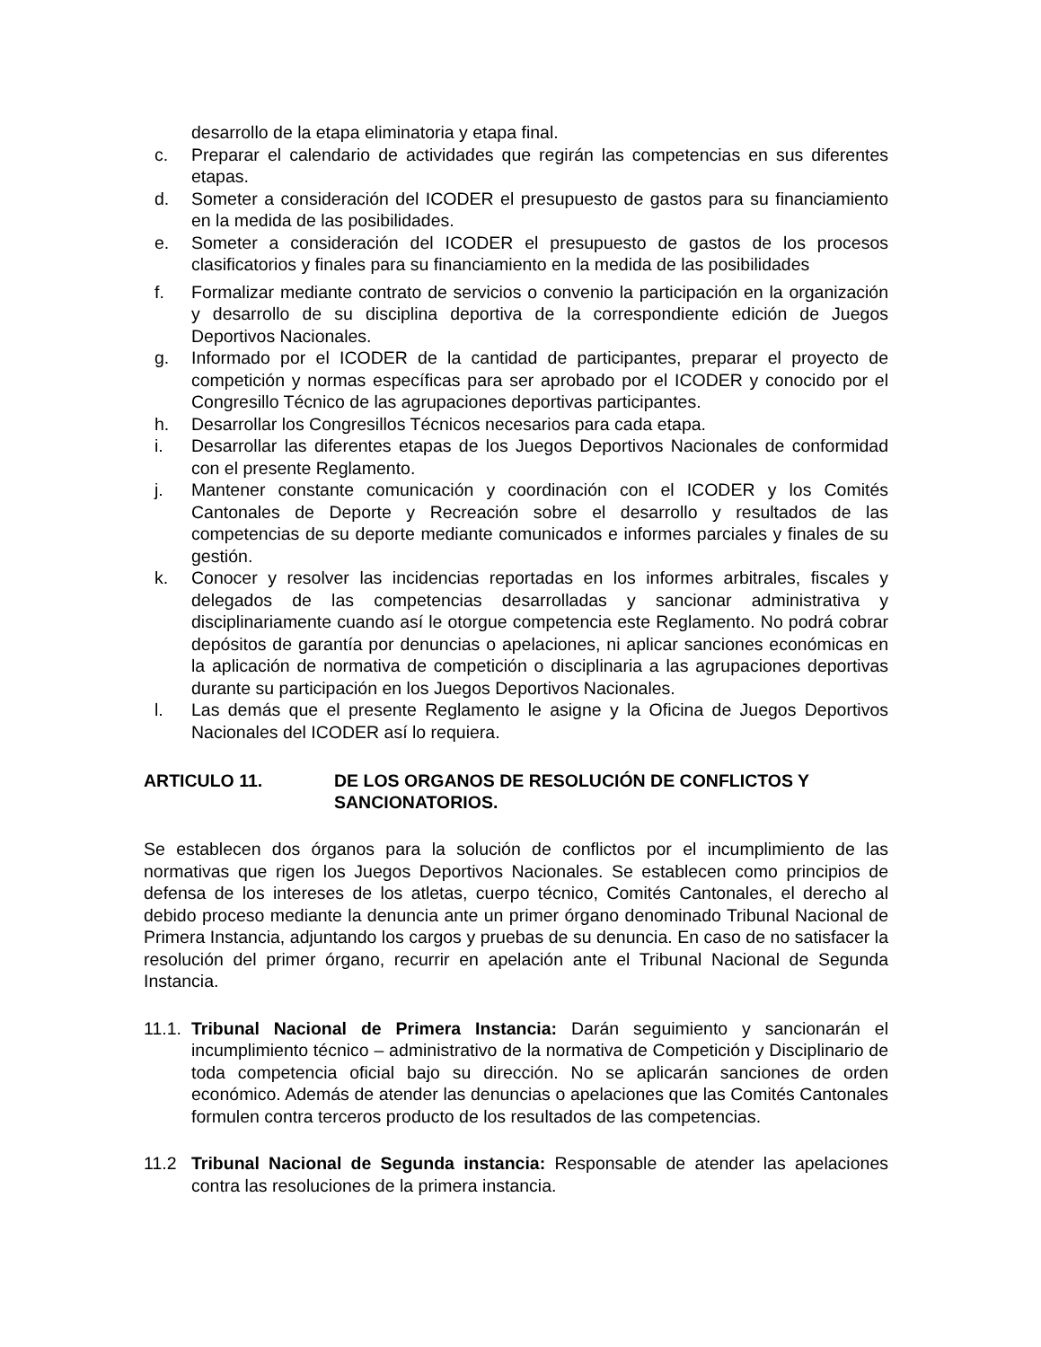desarrollo de la etapa eliminatoria y etapa final.
c. Preparar el calendario de actividades que regirán las competencias en sus diferentes etapas.
d. Someter a consideración del ICODER el presupuesto de gastos para su financiamiento en la medida de las posibilidades.
e. Someter a consideración del ICODER el presupuesto de gastos de los procesos clasificatorios y finales para su financiamiento en la medida de las posibilidades
f. Formalizar mediante contrato de servicios o convenio la participación en la organización y desarrollo de su disciplina deportiva de la correspondiente edición de Juegos Deportivos Nacionales.
g. Informado por el ICODER de la cantidad de participantes, preparar el proyecto de competición y normas específicas para ser aprobado por el ICODER y conocido por el Congresillo Técnico de las agrupaciones deportivas participantes.
h. Desarrollar los Congresillos Técnicos necesarios para cada etapa.
i. Desarrollar las diferentes etapas de los Juegos Deportivos Nacionales de conformidad con el presente Reglamento.
j. Mantener constante comunicación y coordinación con el ICODER y los Comités Cantonales de Deporte y Recreación sobre el desarrollo y resultados de las competencias de su deporte mediante comunicados e informes parciales y finales de su gestión.
k. Conocer y resolver las incidencias reportadas en los informes arbitrales, fiscales y delegados de las competencias desarrolladas y sancionar administrativa y disciplinariamente cuando así le otorgue competencia este Reglamento. No podrá cobrar depósitos de garantía por denuncias o apelaciones, ni aplicar sanciones económicas en la aplicación de normativa de competición o disciplinaria a las agrupaciones deportivas durante su participación en los Juegos Deportivos Nacionales.
l. Las demás que el presente Reglamento le asigne y la Oficina de Juegos Deportivos Nacionales del ICODER así lo requiera.
ARTICULO 11. DE LOS ORGANOS DE RESOLUCIÓN DE CONFLICTOS Y SANCIONATORIOS.
Se establecen dos órganos para la solución de conflictos por el incumplimiento de las normativas que rigen los Juegos Deportivos Nacionales. Se establecen como principios de defensa de los intereses de los atletas, cuerpo técnico, Comités Cantonales, el derecho al debido proceso mediante la denuncia ante un primer órgano denominado Tribunal Nacional de Primera Instancia, adjuntando los cargos y pruebas de su denuncia. En caso de no satisfacer la resolución del primer órgano, recurrir en apelación ante el Tribunal Nacional de Segunda Instancia.
11.1. Tribunal Nacional de Primera Instancia: Darán seguimiento y sancionarán el incumplimiento técnico – administrativo de la normativa de Competición y Disciplinario de toda competencia oficial bajo su dirección. No se aplicarán sanciones de orden económico. Además de atender las denuncias o apelaciones que las Comités Cantonales formulen contra terceros producto de los resultados de las competencias.
11.2 Tribunal Nacional de Segunda instancia: Responsable de atender las apelaciones contra las resoluciones de la primera instancia.